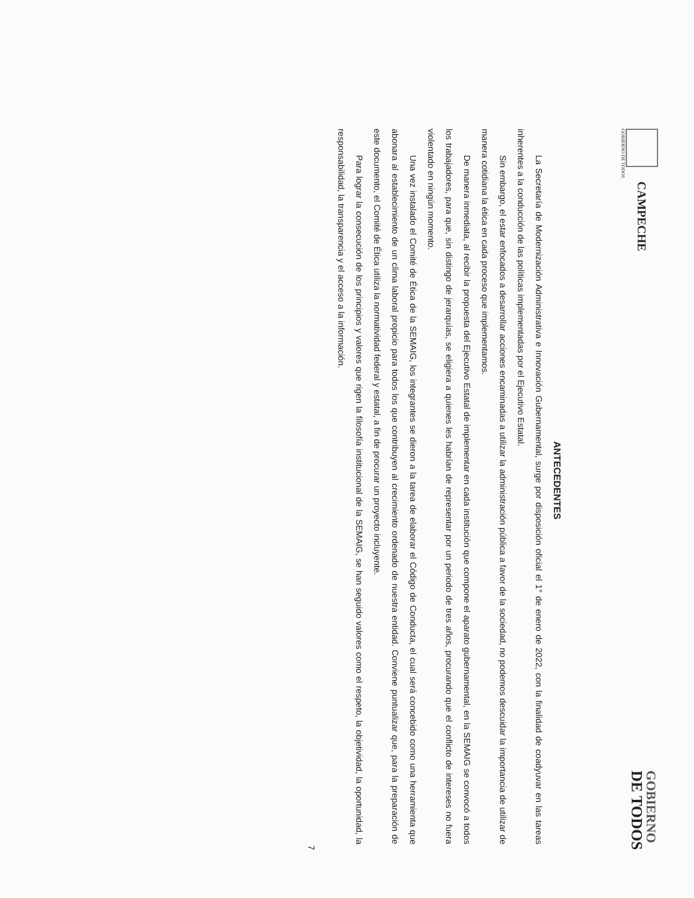CAMPECHE
GOBIERNO DE TODOS
GOBIERNO
DE TODOS
ANTECEDENTES
La Secretaría de Modernización Administrativa e Innovación Gubernamental, surge por disposición oficial el 1° de enero de 2022, con la finalidad de coadyuvar en las tareas inherentes a la conducción de las políticas implementadas por el Ejecutivo Estatal.
Sin embargo, el estar enfocados a desarrollar acciones encaminadas a utilizar la administración pública a favor de la sociedad, no podemos descuidar la importancia de utilizar de manera cotidiana la ética en cada proceso que implementamos.
De manera inmediata, al recibir la propuesta del Ejecutivo Estatal de implementar en cada institución que compone el aparato gubernamental, en la SEMAIG se convocó a todos los trabajadores, para que, sin distingo de jerarquías, se eligiera a quienes les habrían de representar por un periodo de tres años, procurando que el conflicto de intereses no fuera violentado en ningún momento.
Una vez instalado el Comité de Ética de la SEMAIG, los integrantes se dieron a la tarea de elaborar el Código de Conducta, el cual será concebido como una herramienta que abonara al establecimiento de un clima laboral propicio para todos los que contribuyen al crecimiento ordenado de nuestra entidad. Conviene puntualizar que, para la preparación de este documento, el Comité de Ética utiliza la normatividad federal y estatal, a fin de procurar un proyecto incluyente.
Para lograr la consecución de los principios y valores que rigen la filosofía institucional de la SEMAIG, se han seguido valores como el respeto, la objetividad, la oportunidad, la responsabilidad, la transparencia y el acceso a la información.
7